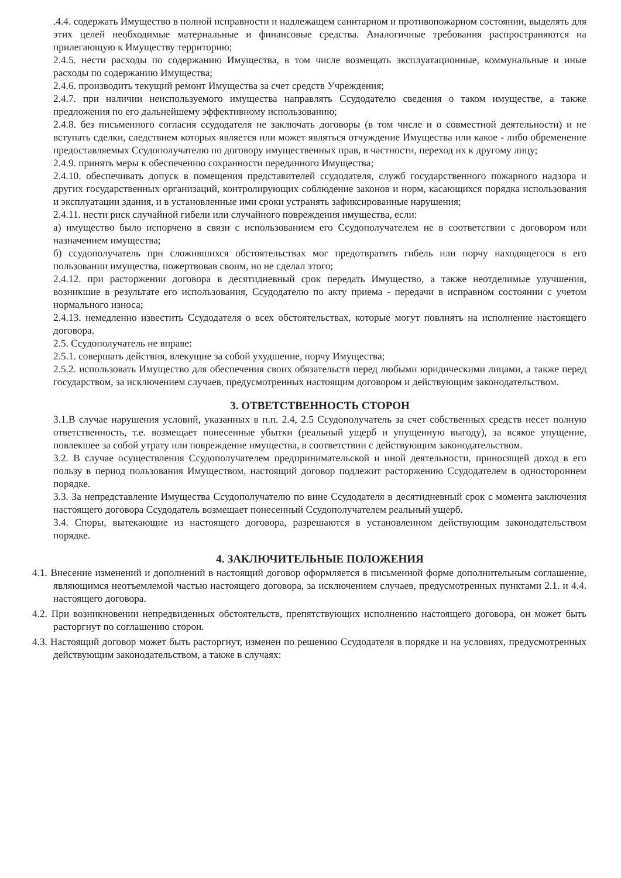.4.4. содержать Имущество в полной исправности и надлежащем санитарном и противопожарном состоянии, выделять для этих целей необходимые материальные и финансовые средства. Аналогичные требования распространяются на прилегающую к Имуществу территорию;
2.4.5. нести расходы по содержанию Имущества, в том числе возмещать эксплуатационные, коммунальные и иные расходы по содержанию Имущества;
2.4.6. производить текущий ремонт Имущества за счет средств Учреждения;
2.4.7. при наличии неиспользуемого имущества направлять Ссудодателю сведения о таком имуществе, а также предложения по его дальнейшему эффективному использованию;
2.4.8. без письменного согласия ссудодателя не заключать договоры (в том числе и о совместной деятельности) и не вступать сделки, следствием которых является или может являться отчуждение Имущества или какое - либо обременение предоставляемых Ссудополучателю по договору имущественных прав, в частности, переход их к другому лицу;
2.4.9. принять меры к обеспечению сохранности переданного Имущества;
2.4.10. обеспечивать допуск в помещения представителей ссудодателя, служб государственного пожарного надзора и других государственных организаций, контролирующих соблюдение законов и норм, касающихся порядка использования и эксплуатации здания, и в установленные ими сроки устранять зафиксированные нарушения;
2.4.11. нести риск случайной гибели или случайного повреждения имущества, если:
а) имущество было испорчено в связи с использованием его Ссудополучателем не в соответствии с договором или назначением имущества;
б) ссудополучатель при сложившихся обстоятельствах мог предотвратить гибель или порчу находящегося в его пользовании имущества, пожертвовав своим, но не сделал этого;
2.4.12. при расторжении договора в десятидневный срок передать Имущество, а также неотделимые улучшения, возникшие в результате его использования, Ссудодателю по акту приема - передачи в исправном состоянии с учетом нормального износа;
2.4.13. немедленно известить Ссудодателя о всех обстоятельствах, которые могут повлиять на исполнение настоящего договора.
2.5. Ссудополучатель не вправе:
2.5.1. совершать действия, влекущие за собой ухудшение, порчу Имущества;
2.5.2. использовать Имущество для обеспечения своих обязательств перед любыми юридическими лицами, а также перед государством, за исключением случаев, предусмотренных настоящим договором и действующим законодательством.
3. ОТВЕТСТВЕННОСТЬ СТОРОН
3.1.В случае нарушения условий, указанных в п.п. 2.4, 2.5 Ссудополучатель за счет собственных средств несет полную ответственность, т.е. возмещает понесенные убытки (реальный ущерб и упущенную выгоду), за всякое упущение, повлекшее за собой утрату или повреждение имущества, в соответствии с действующим законодательством.
3.2. В случае осуществления Ссудополучателем предпринимательской и иной деятельности, приносящей доход в его пользу в период пользования Имуществом, настоящий договор подлежит расторжению Ссудодателем в одностороннем порядке.
3.3. За непредставление Имущества Ссудополучателю по вине Ссудодателя в десятидневный срок с момента заключения настоящего договора Ссудодатель возмещает понесенный Ссудополучателем реальный ущерб.
3.4. Споры, вытекающие из настоящего договора, разрешаются в установленном действующим законодательством порядке.
4. ЗАКЛЮЧИТЕЛЬНЫЕ ПОЛОЖЕНИЯ
4.1. Внесение изменений и дополнений в настоящий договор оформляется в письменной форме дополнительным соглашение, являющимся неотъемлемой частью настоящего договора, за исключением случаев, предусмотренных пунктами 2.1. и 4.4. настоящего договора.
4.2. При возникновении непредвиденных обстоятельств, препятствующих исполнению настоящего договора, он может быть расторгнут по соглашению сторон.
4.3. Настоящий договор может быть расторгнут, изменен по решению Ссудодателя в порядке и на условиях, предусмотренных действующим законодательством, а также в случаях: